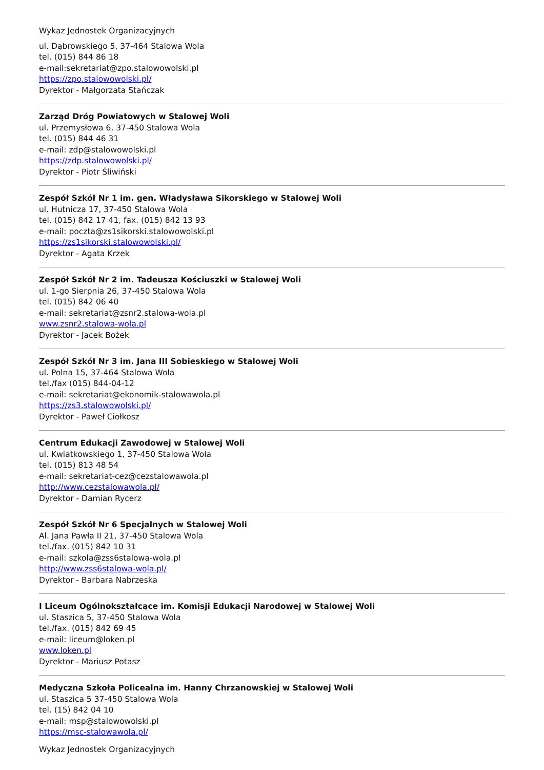Wykaz Jednostek Organizacyjnych
ul. Dąbrowskiego 5, 37-464 Stalowa Wola
tel. (015) 844 86 18
e-mail:sekretariat@zpo.stalowowolski.pl
https://zpo.stalowowolski.pl/
Dyrektor - Małgorzata Stańczak
Zarząd Dróg Powiatowych w Stalowej Woli
ul. Przemysłowa 6, 37-450 Stalowa Wola
tel. (015) 844 46 31
e-mail: zdp@stalowowolski.pl
https://zdp.stalowowolski.pl/
Dyrektor - Piotr Śliwiński
Zespół Szkół Nr 1 im. gen. Władysława Sikorskiego w Stalowej Woli
ul. Hutnicza 17, 37-450 Stalowa Wola
tel. (015) 842 17 41, fax. (015) 842 13 93
e-mail: poczta@zs1sikorski.stalowowolski.pl
https://zs1sikorski.stalowowolski.pl/
Dyrektor - Agata Krzek
Zespół Szkół Nr 2 im. Tadeusza Kościuszki w Stalowej Woli
ul. 1-go Sierpnia 26, 37-450 Stalowa Wola
tel. (015) 842 06 40
e-mail: sekretariat@zsnr2.stalowa-wola.pl
www.zsnr2.stalowa-wola.pl
Dyrektor - Jacek Bożek
Zespół Szkół Nr 3 im. Jana III Sobieskiego w Stalowej Woli
ul. Polna 15, 37-464 Stalowa Wola
tel./fax (015) 844-04-12
e-mail: sekretariat@ekonomik-stalowawola.pl
https://zs3.stalowowolski.pl/
Dyrektor - Paweł Ciołkosz
Centrum Edukacji Zawodowej w Stalowej Woli
ul. Kwiatkowskiego 1, 37-450 Stalowa Wola
tel. (015) 813 48 54
e-mail: sekretariat-cez@cezstalowawola.pl
http://www.cezstalowawola.pl/
Dyrektor - Damian Rycerz
Zespół Szkół Nr 6 Specjalnych w Stalowej Woli
Al. Jana Pawła II 21, 37-450 Stalowa Wola
tel./fax. (015) 842 10 31
e-mail: szkola@zss6stalowa-wola.pl
http://www.zss6stalowa-wola.pl/
Dyrektor - Barbara Nabrzeska
I Liceum Ogólnokształcące im. Komisji Edukacji Narodowej w Stalowej Woli
ul. Staszica 5, 37-450 Stalowa Wola
tel./fax. (015) 842 69 45
e-mail: liceum@loken.pl
www.loken.pl
Dyrektor - Mariusz Potasz
Medyczna Szkoła Policealna im. Hanny Chrzanowskiej w Stalowej Woli
ul. Staszica 5 37-450 Stalowa Wola
tel. (15) 842 04 10
e-mail: msp@stalowowolski.pl
https://msc-stalowawola.pl/
Wykaz Jednostek Organizacyjnych